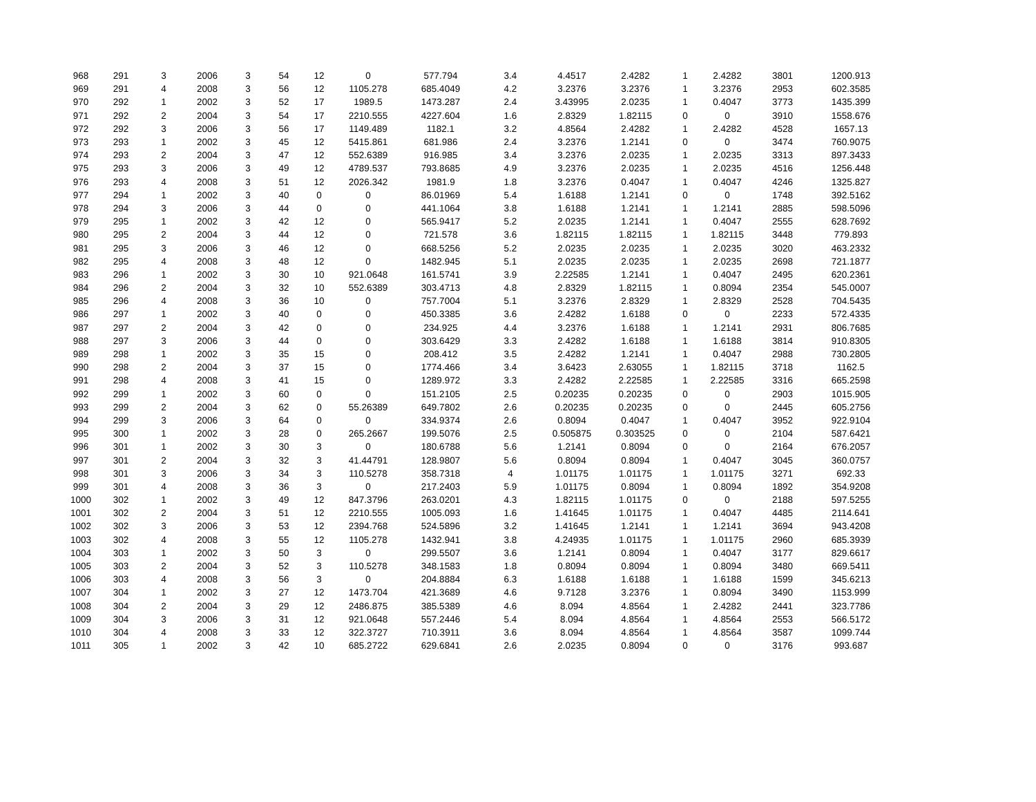| 968 | 291 | 3 | 2006 | 3 | 54 | 12 | 0 | 577.794 | 3.4 | 4.4517 | 2.4282 | 1 | 2.4282 | 3801 | 1200.913 |
| 969 | 291 | 4 | 2008 | 3 | 56 | 12 | 1105.278 | 685.4049 | 4.2 | 3.2376 | 3.2376 | 1 | 3.2376 | 2953 | 602.3585 |
| 970 | 292 | 1 | 2002 | 3 | 52 | 17 | 1989.5 | 1473.287 | 2.4 | 3.43995 | 2.0235 | 1 | 0.4047 | 3773 | 1435.399 |
| 971 | 292 | 2 | 2004 | 3 | 54 | 17 | 2210.555 | 4227.604 | 1.6 | 2.8329 | 1.82115 | 0 | 0 | 3910 | 1558.676 |
| 972 | 292 | 3 | 2006 | 3 | 56 | 17 | 1149.489 | 1182.1 | 3.2 | 4.8564 | 2.4282 | 1 | 2.4282 | 4528 | 1657.13 |
| 973 | 293 | 1 | 2002 | 3 | 45 | 12 | 5415.861 | 681.986 | 2.4 | 3.2376 | 1.2141 | 0 | 0 | 3474 | 760.9075 |
| 974 | 293 | 2 | 2004 | 3 | 47 | 12 | 552.6389 | 916.985 | 3.4 | 3.2376 | 2.0235 | 1 | 2.0235 | 3313 | 897.3433 |
| 975 | 293 | 3 | 2006 | 3 | 49 | 12 | 4789.537 | 793.8685 | 4.9 | 3.2376 | 2.0235 | 1 | 2.0235 | 4516 | 1256.448 |
| 976 | 293 | 4 | 2008 | 3 | 51 | 12 | 2026.342 | 1981.9 | 1.8 | 3.2376 | 0.4047 | 1 | 0.4047 | 4246 | 1325.827 |
| 977 | 294 | 1 | 2002 | 3 | 40 | 0 | 0 | 86.01969 | 5.4 | 1.6188 | 1.2141 | 0 | 0 | 1748 | 392.5162 |
| 978 | 294 | 3 | 2006 | 3 | 44 | 0 | 0 | 441.1064 | 3.8 | 1.6188 | 1.2141 | 1 | 1.2141 | 2885 | 598.5096 |
| 979 | 295 | 1 | 2002 | 3 | 42 | 12 | 0 | 565.9417 | 5.2 | 2.0235 | 1.2141 | 1 | 0.4047 | 2555 | 628.7692 |
| 980 | 295 | 2 | 2004 | 3 | 44 | 12 | 0 | 721.578 | 3.6 | 1.82115 | 1.82115 | 1 | 1.82115 | 3448 | 779.893 |
| 981 | 295 | 3 | 2006 | 3 | 46 | 12 | 0 | 668.5256 | 5.2 | 2.0235 | 2.0235 | 1 | 2.0235 | 3020 | 463.2332 |
| 982 | 295 | 4 | 2008 | 3 | 48 | 12 | 0 | 1482.945 | 5.1 | 2.0235 | 2.0235 | 1 | 2.0235 | 2698 | 721.1877 |
| 983 | 296 | 1 | 2002 | 3 | 30 | 10 | 921.0648 | 161.5741 | 3.9 | 2.22585 | 1.2141 | 1 | 0.4047 | 2495 | 620.2361 |
| 984 | 296 | 2 | 2004 | 3 | 32 | 10 | 552.6389 | 303.4713 | 4.8 | 2.8329 | 1.82115 | 1 | 0.8094 | 2354 | 545.0007 |
| 985 | 296 | 4 | 2008 | 3 | 36 | 10 | 0 | 757.7004 | 5.1 | 3.2376 | 2.8329 | 1 | 2.8329 | 2528 | 704.5435 |
| 986 | 297 | 1 | 2002 | 3 | 40 | 0 | 0 | 450.3385 | 3.6 | 2.4282 | 1.6188 | 0 | 0 | 2233 | 572.4335 |
| 987 | 297 | 2 | 2004 | 3 | 42 | 0 | 0 | 234.925 | 4.4 | 3.2376 | 1.6188 | 1 | 1.2141 | 2931 | 806.7685 |
| 988 | 297 | 3 | 2006 | 3 | 44 | 0 | 0 | 303.6429 | 3.3 | 2.4282 | 1.6188 | 1 | 1.6188 | 3814 | 910.8305 |
| 989 | 298 | 1 | 2002 | 3 | 35 | 15 | 0 | 208.412 | 3.5 | 2.4282 | 1.2141 | 1 | 0.4047 | 2988 | 730.2805 |
| 990 | 298 | 2 | 2004 | 3 | 37 | 15 | 0 | 1774.466 | 3.4 | 3.6423 | 2.63055 | 1 | 1.82115 | 3718 | 1162.5 |
| 991 | 298 | 4 | 2008 | 3 | 41 | 15 | 0 | 1289.972 | 3.3 | 2.4282 | 2.22585 | 1 | 2.22585 | 3316 | 665.2598 |
| 992 | 299 | 1 | 2002 | 3 | 60 | 0 | 0 | 151.2105 | 2.5 | 0.20235 | 0.20235 | 0 | 0 | 2903 | 1015.905 |
| 993 | 299 | 2 | 2004 | 3 | 62 | 0 | 55.26389 | 649.7802 | 2.6 | 0.20235 | 0.20235 | 0 | 0 | 2445 | 605.2756 |
| 994 | 299 | 3 | 2006 | 3 | 64 | 0 | 0 | 334.9374 | 2.6 | 0.8094 | 0.4047 | 1 | 0.4047 | 3952 | 922.9104 |
| 995 | 300 | 1 | 2002 | 3 | 28 | 0 | 265.2667 | 199.5076 | 2.5 | 0.505875 | 0.303525 | 0 | 0 | 2104 | 587.6421 |
| 996 | 301 | 1 | 2002 | 3 | 30 | 3 | 0 | 180.6788 | 5.6 | 1.2141 | 0.8094 | 0 | 0 | 2164 | 676.2057 |
| 997 | 301 | 2 | 2004 | 3 | 32 | 3 | 41.44791 | 128.9807 | 5.6 | 0.8094 | 0.8094 | 1 | 0.4047 | 3045 | 360.0757 |
| 998 | 301 | 3 | 2006 | 3 | 34 | 3 | 110.5278 | 358.7318 | 4 | 1.01175 | 1.01175 | 1 | 1.01175 | 3271 | 692.33 |
| 999 | 301 | 4 | 2008 | 3 | 36 | 3 | 0 | 217.2403 | 5.9 | 1.01175 | 0.8094 | 1 | 0.8094 | 1892 | 354.9208 |
| 1000 | 302 | 1 | 2002 | 3 | 49 | 12 | 847.3796 | 263.0201 | 4.3 | 1.82115 | 1.01175 | 0 | 0 | 2188 | 597.5255 |
| 1001 | 302 | 2 | 2004 | 3 | 51 | 12 | 2210.555 | 1005.093 | 1.6 | 1.41645 | 1.01175 | 1 | 0.4047 | 4485 | 2114.641 |
| 1002 | 302 | 3 | 2006 | 3 | 53 | 12 | 2394.768 | 524.5896 | 3.2 | 1.41645 | 1.2141 | 1 | 1.2141 | 3694 | 943.4208 |
| 1003 | 302 | 4 | 2008 | 3 | 55 | 12 | 1105.278 | 1432.941 | 3.8 | 4.24935 | 1.01175 | 1 | 1.01175 | 2960 | 685.3939 |
| 1004 | 303 | 1 | 2002 | 3 | 50 | 3 | 0 | 299.5507 | 3.6 | 1.2141 | 0.8094 | 1 | 0.4047 | 3177 | 829.6617 |
| 1005 | 303 | 2 | 2004 | 3 | 52 | 3 | 110.5278 | 348.1583 | 1.8 | 0.8094 | 0.8094 | 1 | 0.8094 | 3480 | 669.5411 |
| 1006 | 303 | 4 | 2008 | 3 | 56 | 3 | 0 | 204.8884 | 6.3 | 1.6188 | 1.6188 | 1 | 1.6188 | 1599 | 345.6213 |
| 1007 | 304 | 1 | 2002 | 3 | 27 | 12 | 1473.704 | 421.3689 | 4.6 | 9.7128 | 3.2376 | 1 | 0.8094 | 3490 | 1153.999 |
| 1008 | 304 | 2 | 2004 | 3 | 29 | 12 | 2486.875 | 385.5389 | 4.6 | 8.094 | 4.8564 | 1 | 2.4282 | 2441 | 323.7786 |
| 1009 | 304 | 3 | 2006 | 3 | 31 | 12 | 921.0648 | 557.2446 | 5.4 | 8.094 | 4.8564 | 1 | 4.8564 | 2553 | 566.5172 |
| 1010 | 304 | 4 | 2008 | 3 | 33 | 12 | 322.3727 | 710.3911 | 3.6 | 8.094 | 4.8564 | 1 | 4.8564 | 3587 | 1099.744 |
| 1011 | 305 | 1 | 2002 | 3 | 42 | 10 | 685.2722 | 629.6841 | 2.6 | 2.0235 | 0.8094 | 0 | 0 | 3176 | 993.687 |